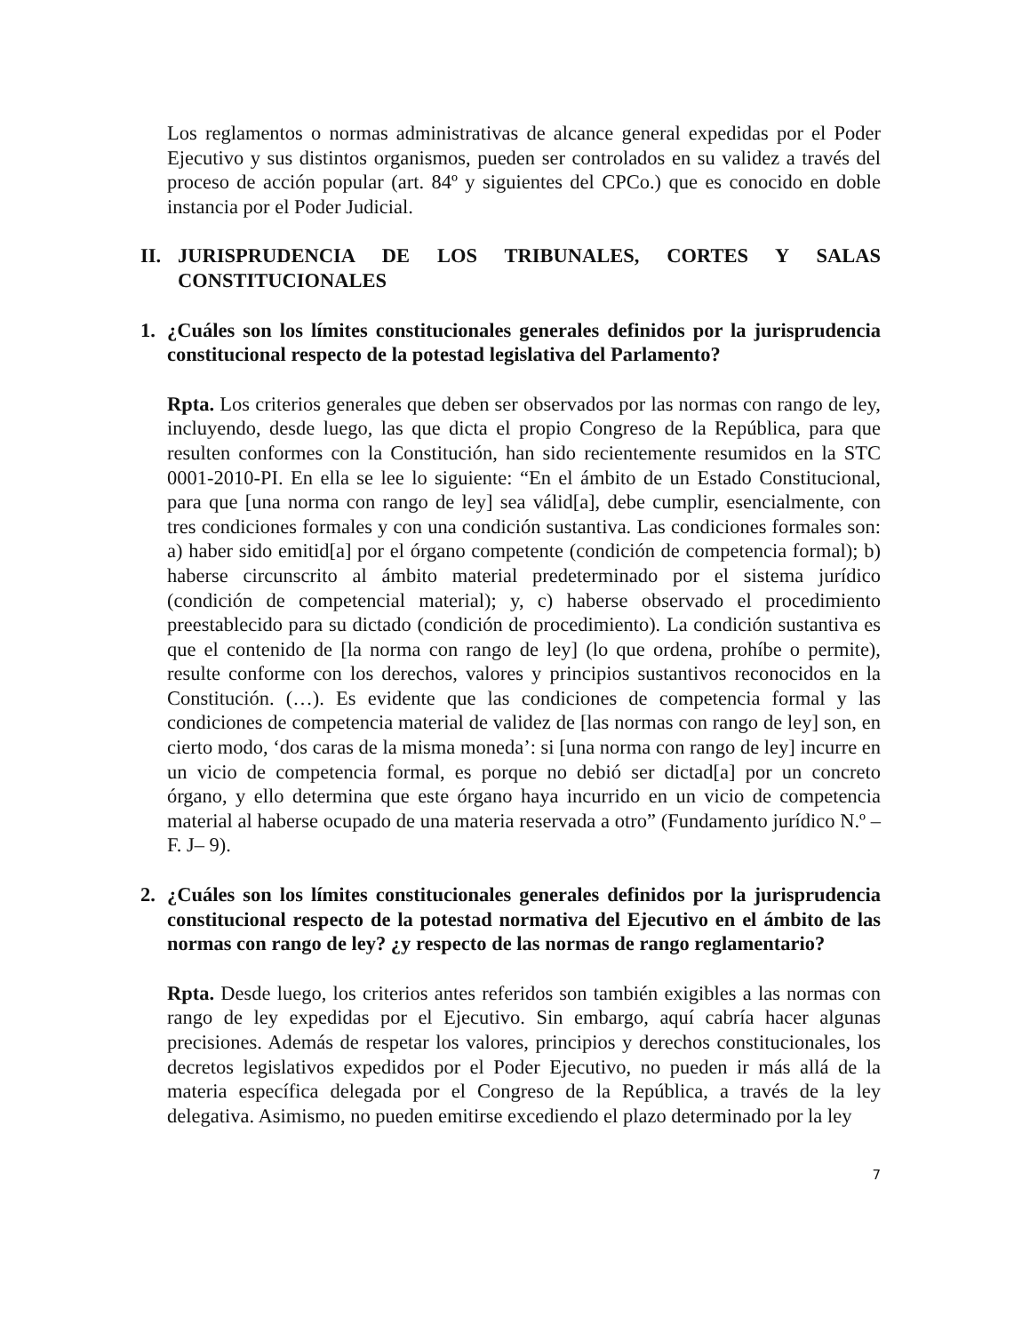Los reglamentos o normas administrativas de alcance general expedidas por el Poder Ejecutivo y sus distintos organismos, pueden ser controlados en su validez a través del proceso de acción popular (art. 84º y siguientes del CPCo.) que es conocido en doble instancia por el Poder Judicial.
II. JURISPRUDENCIA DE LOS TRIBUNALES, CORTES Y SALAS CONSTITUCIONALES
1. ¿Cuáles son los límites constitucionales generales definidos por la jurisprudencia constitucional respecto de la potestad legislativa del Parlamento?
Rpta. Los criterios generales que deben ser observados por las normas con rango de ley, incluyendo, desde luego, las que dicta el propio Congreso de la República, para que resulten conformes con la Constitución, han sido recientemente resumidos en la STC 0001-2010-PI. En ella se lee lo siguiente: “En el ámbito de un Estado Constitucional, para que [una norma con rango de ley] sea válid[a], debe cumplir, esencialmente, con tres condiciones formales y con una condición sustantiva. Las condiciones formales son: a) haber sido emitid[a] por el órgano competente (condición de competencia formal); b) haberse circunscrito al ámbito material predeterminado por el sistema jurídico (condición de competencial material); y, c) haberse observado el procedimiento preestablecido para su dictado (condición de procedimiento). La condición sustantiva es que el contenido de [la norma con rango de ley] (lo que ordena, prohíbe o permite), resulte conforme con los derechos, valores y principios sustantivos reconocidos en la Constitución. (…). Es evidente que las condiciones de competencia formal y las condiciones de competencia material de validez de [las normas con rango de ley] son, en cierto modo, ‘dos caras de la misma moneda’: si [una norma con rango de ley] incurre en un vicio de competencia formal, es porque no debió ser dictad[a] por un concreto órgano, y ello determina que este órgano haya incurrido en un vicio de competencia material al haberse ocupado de una materia reservada a otro” (Fundamento jurídico N.º –F. J– 9).
2. ¿Cuáles son los límites constitucionales generales definidos por la jurisprudencia constitucional respecto de la potestad normativa del Ejecutivo en el ámbito de las normas con rango de ley? ¿y respecto de las normas de rango reglamentario?
Rpta. Desde luego, los criterios antes referidos son también exigibles a las normas con rango de ley expedidas por el Ejecutivo. Sin embargo, aquí cabría hacer algunas precisiones. Además de respetar los valores, principios y derechos constitucionales, los decretos legislativos expedidos por el Poder Ejecutivo, no pueden ir más allá de la materia específica delegada por el Congreso de la República, a través de la ley delegativa. Asimismo, no pueden emitirse excediendo el plazo determinado por la ley
7